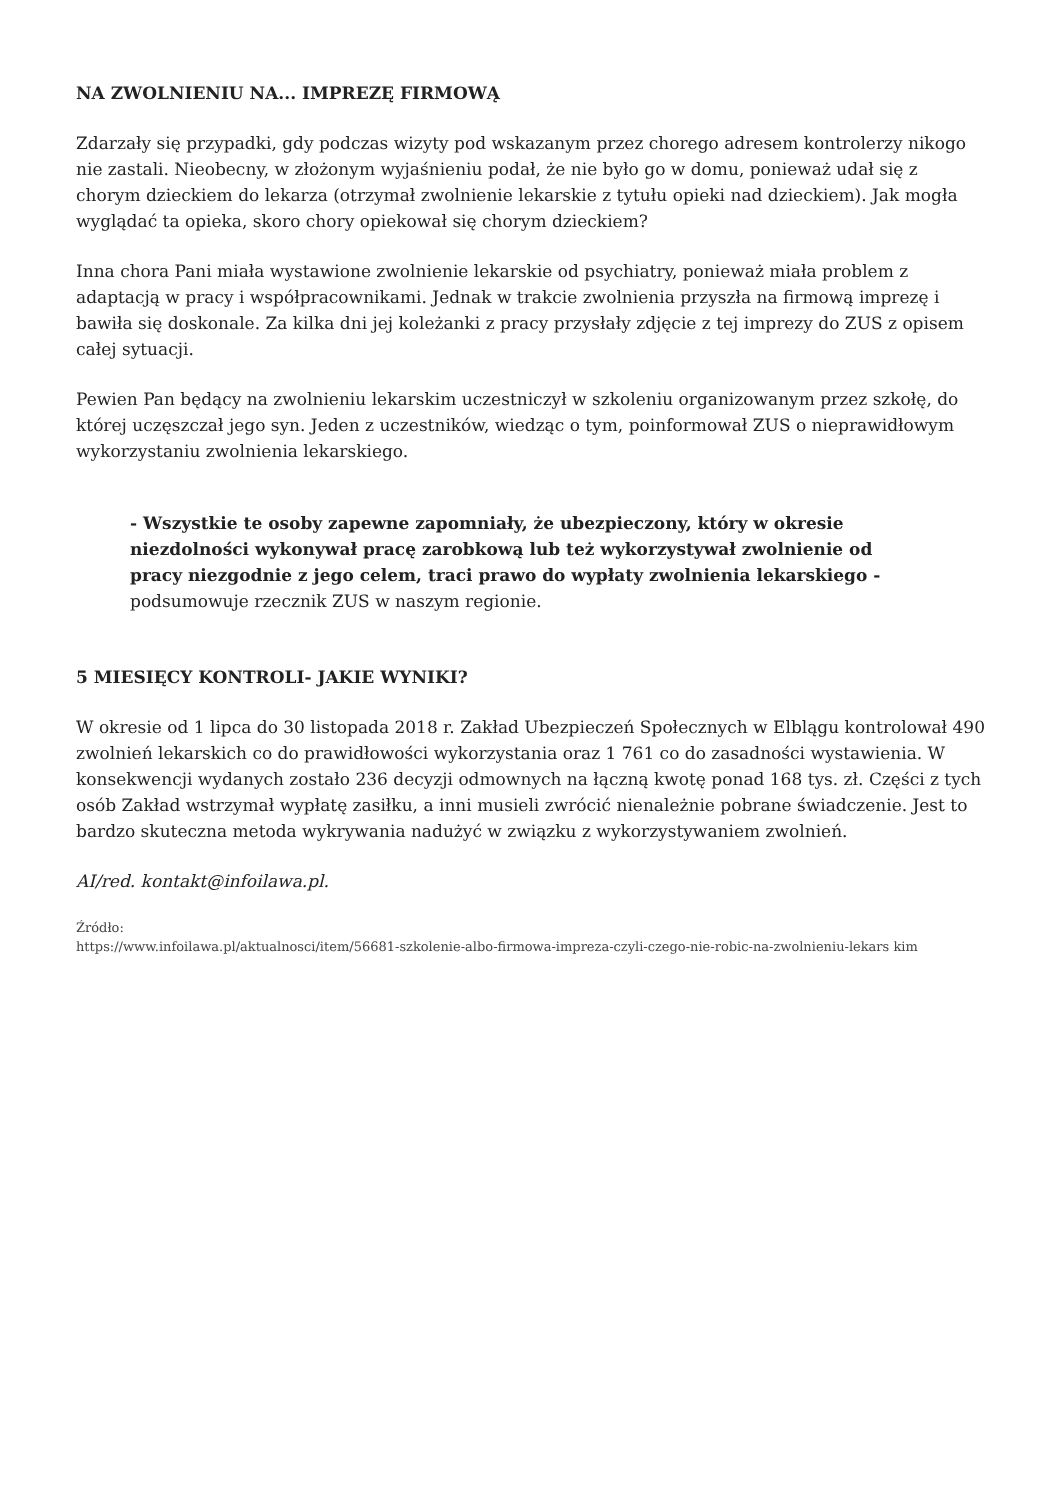NA ZWOLNIENIU NA... IMPREZĘ FIRMOWĄ
Zdarzały się przypadki, gdy podczas wizyty pod wskazanym przez chorego adresem kontrolerzy nikogo nie zastali. Nieobecny, w złożonym wyjaśnieniu podał, że nie było go w domu, ponieważ udał się z chorym dzieckiem do lekarza (otrzymał zwolnienie lekarskie z tytułu opieki nad dzieckiem). Jak mogła wyglądać ta opieka, skoro chory opiekował się chorym dzieckiem?
Inna chora Pani miała wystawione zwolnienie lekarskie od psychiatry, ponieważ miała problem z adaptacją w pracy i współpracownikami. Jednak w trakcie zwolnienia przyszła na firmową imprezę i bawiła się doskonale. Za kilka dni jej koleżanki z pracy przysłały zdjęcie z tej imprezy do ZUS z opisem całej sytuacji.
Pewien Pan będący na zwolnieniu lekarskim uczestniczył w szkoleniu organizowanym przez szkołę, do której uczęszczał jego syn. Jeden z uczestników, wiedząc o tym, poinformował ZUS o nieprawidłowym wykorzystaniu zwolnienia lekarskiego.
- Wszystkie te osoby zapewne zapomniały, że ubezpieczony, który w okresie niezdolności wykonywał pracę zarobkową lub też wykorzystywał zwolnienie od pracy niezgodnie z jego celem, traci prawo do wypłaty zwolnienia lekarskiego - podsumowuje rzecznik ZUS w naszym regionie.
5 MIESIĘCY KONTROLI- JAKIE WYNIKI?
W okresie od 1 lipca do 30 listopada 2018 r. Zakład Ubezpieczeń Społecznych w Elblągu kontrolował 490 zwolnień lekarskich co do prawidłowości wykorzystania oraz 1 761 co do zasadności wystawienia. W konsekwencji wydanych zostało 236 decyzji odmownych na łączną kwotę ponad 168 tys. zł. Części z tych osób Zakład wstrzymał wypłatę zasiłku, a inni musieli zwrócić nienależnie pobrane świadczenie. Jest to bardzo skuteczna metoda wykrywania nadużyć w związku z wykorzystywaniem zwolnień.
AI/red. kontakt@infoilawa.pl.
Źródło:
https://www.infoilawa.pl/aktualnosci/item/56681-szkolenie-albo-firmowa-impreza-czyli-czego-nie-robic-na-zwolnieniu-lekars kim